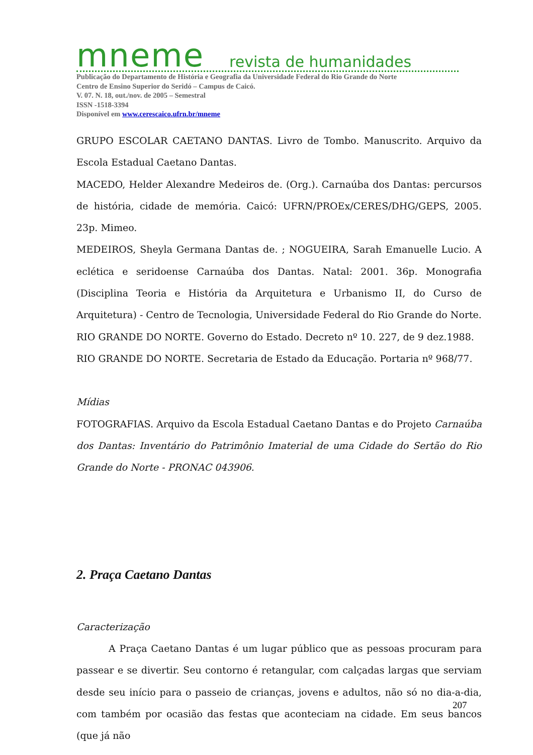mneme revista de humanidades
Publicação do Departamento de História e Geografia da Universidade Federal do Rio Grande do Norte
Centro de Ensino Superior do Seridó – Campus de Caicó.
V. 07. N. 18, out./nov. de 2005 – Semestral
ISSN -1518-3394
Disponível em www.cerescaico.ufrn.br/mneme
GRUPO ESCOLAR CAETANO DANTAS. Livro de Tombo. Manuscrito. Arquivo da Escola Estadual Caetano Dantas.
MACEDO, Helder Alexandre Medeiros de. (Org.). Carnaúba dos Dantas: percursos de história, cidade de memória. Caicó: UFRN/PROEx/CERES/DHG/GEPS, 2005. 23p. Mimeo.
MEDEIROS, Sheyla Germana Dantas de. ; NOGUEIRA, Sarah Emanuelle Lucio. A eclética e seridoense Carnaúba dos Dantas. Natal: 2001. 36p. Monografia (Disciplina Teoria e História da Arquitetura e Urbanismo II, do Curso de Arquitetura) - Centro de Tecnologia, Universidade Federal do Rio Grande do Norte.
RIO GRANDE DO NORTE. Governo do Estado. Decreto nº 10. 227, de 9 dez.1988.
RIO GRANDE DO NORTE. Secretaria de Estado da Educação. Portaria nº 968/77.
Mídias
FOTOGRAFIAS. Arquivo da Escola Estadual Caetano Dantas e do Projeto Carnaúba dos Dantas: Inventário do Patrimônio Imaterial de uma Cidade do Sertão do Rio Grande do Norte - PRONAC 043906.
2. Praça Caetano Dantas
Caracterização
A Praça Caetano Dantas é um lugar público que as pessoas procuram para passear e se divertir. Seu contorno é retangular, com calçadas largas que serviam desde seu início para o passeio de crianças, jovens e adultos, não só no dia-a-dia, com também por ocasião das festas que aconteciam na cidade. Em seus bancos (que já não
207